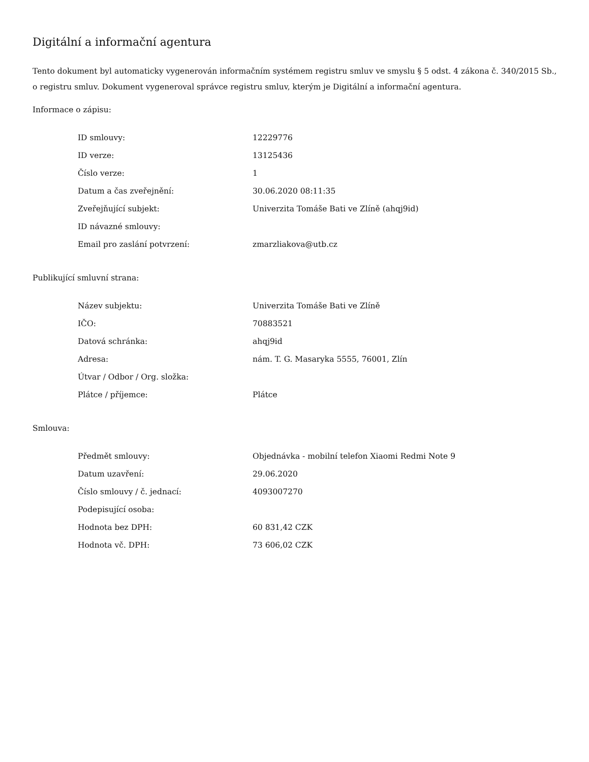Digitální a informační agentura
Tento dokument byl automaticky vygenerován informačním systémem registru smluv ve smyslu § 5 odst. 4 zákona č. 340/2015 Sb., o registru smluv. Dokument vygeneroval správce registru smluv, kterým je Digitální a informační agentura.
Informace o zápisu:
| ID smlouvy: | 12229776 |
| ID verze: | 13125436 |
| Číslo verze: | 1 |
| Datum a čas zveřejnění: | 30.06.2020 08:11:35 |
| Zveřejňující subjekt: | Univerzita Tomáše Bati ve Zlíně (ahqj9id) |
| ID návazné smlouvy: | |
| Email pro zaslání potvrzení: | zmarzliakova@utb.cz |
Publikující smluvní strana:
| Název subjektu: | Univerzita Tomáše Bati ve Zlíně |
| IČO: | 70883521 |
| Datová schránka: | ahqj9id |
| Adresa: | nám. T. G. Masaryka 5555, 76001, Zlín |
| Útvar / Odbor / Org. složka: | |
| Plátce / příjemce: | Plátce |
Smlouva:
| Předmět smlouvy: | Objednávka - mobilní telefon Xiaomi Redmi Note 9 |
| Datum uzavření: | 29.06.2020 |
| Číslo smlouvy / č. jednací: | 4093007270 |
| Podepisující osoba: | |
| Hodnota bez DPH: | 60 831,42 CZK |
| Hodnota vč. DPH: | 73 606,02 CZK |